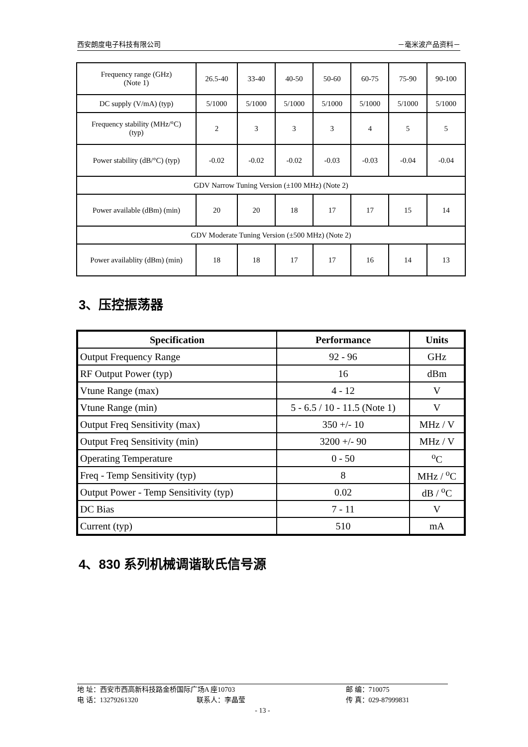西安朗度电子科技有限公司 －毫米波产品资料－
| Frequency range (GHz) (Note 1) | 26.5-40 | 33-40 | 40-50 | 50-60 | 60-75 | 75-90 | 90-100 |
| DC supply (V/mA) (typ) | 5/1000 | 5/1000 | 5/1000 | 5/1000 | 5/1000 | 5/1000 | 5/1000 |
| Frequency stability (MHz/°C) (typ) | 2 | 3 | 3 | 3 | 4 | 5 | 5 |
| Power stability (dB/°C) (typ) | -0.02 | -0.02 | -0.02 | -0.03 | -0.03 | -0.04 | -0.04 |
| GDV Narrow Tuning Version (±100 MHz) (Note 2) | | | | | | | |
| Power available (dBm) (min) | 20 | 20 | 18 | 17 | 17 | 15 | 14 |
| GDV Moderate Tuning Version (±500 MHz) (Note 2) | | | | | | | |
| Power availablity (dBm) (min) | 18 | 18 | 17 | 17 | 16 | 14 | 13 |
3、压控振荡器
| Specification | Performance | Units |
| --- | --- | --- |
| Output Frequency Range | 92 - 96 | GHz |
| RF Output Power (typ) | 16 | dBm |
| Vtune Range (max) | 4 - 12 | V |
| Vtune Range (min) | 5 - 6.5 / 10 - 11.5 (Note 1) | V |
| Output Freq Sensitivity (max) | 350 +/- 10 | MHz / V |
| Output Freq Sensitivity (min) | 3200 +/- 90 | MHz / V |
| Operating Temperature | 0 - 50 | <sup>o</sup> C |
| Freq - Temp Sensitivity (typ) | 8 | MHz / <sup>o</sup>C |
| Output Power - Temp Sensitivity (typ) | 0.02 | dB / <sup>o</sup>C |
| DC Bias | 7 - 11 | V |
| Current (typ) | 510 | mA |
4、830 系列机械调谐耿氏信号源
地 址：西安市西高新科技路金桥国际广场A 座10703 邮 编：710075
电 话：13279261320 联系人：李晶莹 传 真：029-87999831
- 13 -